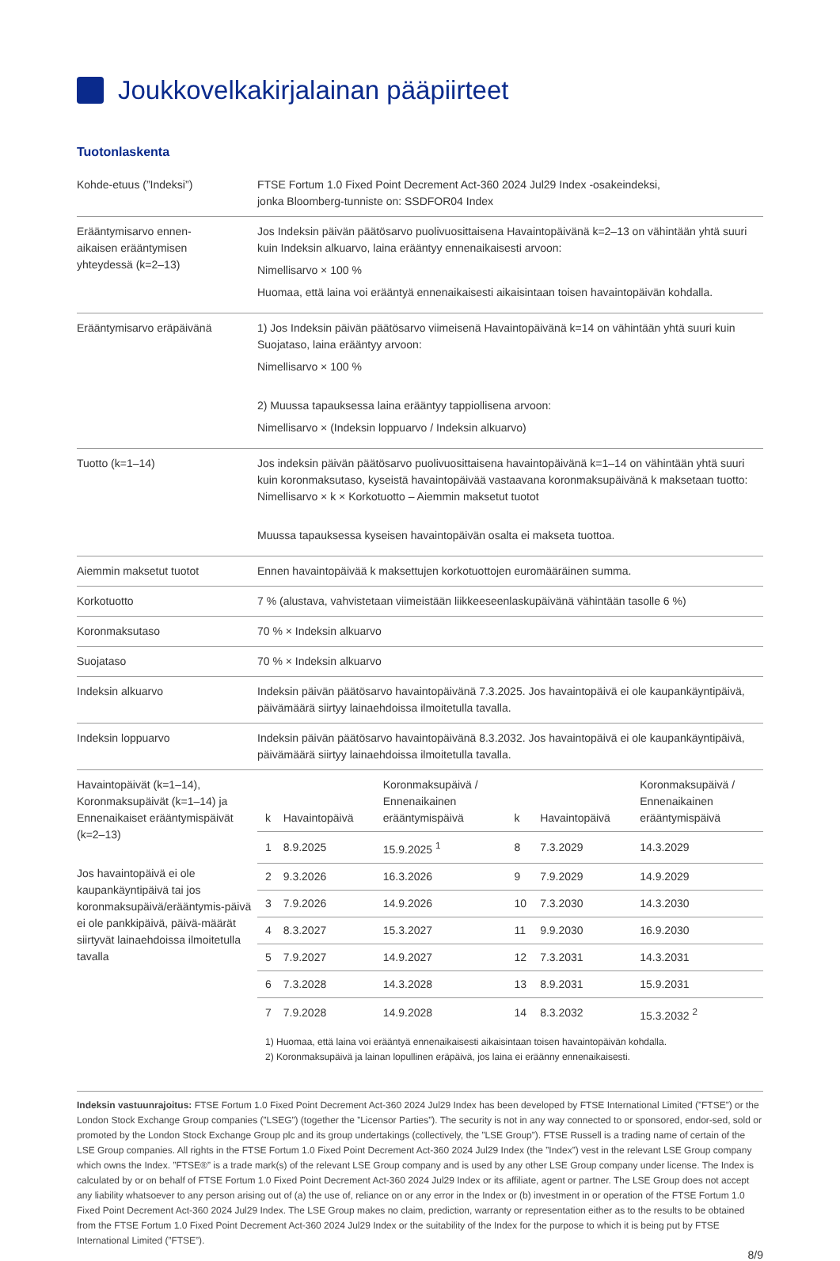Joukkovelkakirjalainan pääpiirteet
Tuotonlaskenta
| Kohde-etuus (”Indeksi”) | FTSE Fortum 1.0 Fixed Point Decrement Act-360 2024 Jul29 Index -osakeindeksi, jonka Bloomberg-tunniste on: SSDFOR04 Index |
| Erääntymisarvo ennen- aikaisen erääntymisen yhteydessä (k=2–13) | Jos Indeksin päivän päätösarvo puolivuosittaisena Havaintopäivänä k=2–13 on vähintään yhtä suuri kuin Indeksin alkuarvo, laina erääntyy ennenaikaisesti arvoon: Nimellisarvo × 100 % Huomaa, että laina voi erääntyä ennenaikaisesti aikaisintaan toisen havaintopäivän kohdalla. |
| Erääntymisarvo eräpäivänä | 1) Jos Indeksin päivän päätösarvo viimeisenä Havaintopäivänä k=14 on vähintään yhtä suuri kuin Suojataso, laina erääntyy arvoon: Nimellisarvo × 100 % 2) Muussa tapauksessa laina erääntyy tappiollisena arvoon: Nimellisarvo × (Indeksin loppuarvo / Indeksin alkuarvo) |
| Tuotto (k=1–14) | Jos indeksin päivän päätösarvo puolivuosittaisena havaintopäivänä k=1–14 on vähintään yhtä suuri kuin koronmaksutaso, kyseistä havaintopäivää vastaavana koronmaksupäivänä k maksetaan tuotto: Nimellisarvo × k × Korkotuotto – Aiemmin maksetut tuotot Muussa tapauksessa kyseisen havaintopäivän osalta ei makseta tuottoa. |
| Aiemmin maksetut tuotot | Ennen havaintopäivää k maksettujen korkotuottojen euromääräinen summa. |
| Korkotuotto | 7 % (alustava, vahvistetaan viimeistään liikkeeseenlaskupäivänä vähintään tasolle 6 %) |
| Koronmaksutaso | 70 % × Indeksin alkuarvo |
| Suojataso | 70 % × Indeksin alkuarvo |
| Indeksin alkuarvo | Indeksin päivän päätösarvo havaintopäivänä 7.3.2025. Jos havaintopäivä ei ole kaupankäyntipäivä, päivämäärä siirtyy lainaehdoissa ilmoitetulla tavalla. |
| Indeksin loppuarvo | Indeksin päivän päätösarvo havaintopäivänä 8.3.2032. Jos havaintopäivä ei ole kaupankäyntipäivä, päivämäärä siirtyy lainaehdoissa ilmoitetulla tavalla. |
| Havaintopäivät (k=1–14), Koronmaksupäivät (k=1–14) ja Ennenaikaiset erääntymispäivät (k=2–13) Jos havaintopäivä ei ole kaupankäyntipäivä tai jos koronmaksupäivä/erääntymis-päivä ei ole pankkipäivä, päivä-määrät siirtyvät lainaehdoissa ilmoitetulla tavalla | / k / Havaintopäivä / Koronmaksupäivä / Ennenaikainen erääntymispäivä / k / Havaintopäivä / Koronmaksupäivä / Ennenaikainen erääntymispäivä / / --- / --- / --- / --- / --- / --- / / 1 / 8.9.2025 / 15.9.2025 <sup>1</sup> / 8 / 7.3.2029 / 14.3.2029 / / 2 / 9.3.2026 / 16.3.2026 / 9 / 7.9.2029 / 14.9.2029 / / 3 / 7.9.2026 / 14.9.2026 / 10 / 7.3.2030 / 14.3.2030 / / 4 / 8.3.2027 / 15.3.2027 / 11 / 9.9.2030 / 16.9.2030 / / 5 / 7.9.2027 / 14.9.2027 / 12 / 7.3.2031 / 14.3.2031 / / 6 / 7.3.2028 / 14.3.2028 / 13 / 8.9.2031 / 15.9.2031 / / 7 / 7.9.2028 / 14.9.2028 / 14 / 8.3.2032 / 15.3.2032 <sup>2</sup> / 1) Huomaa, että laina voi erääntyä ennenaikaisesti aikaisintaan toisen havaintopäivän kohdalla. 2) Koronmaksupäivä ja lainan lopullinen eräpäivä, jos laina ei eräänny ennenaikaisesti. |
Indeksin vastuunrajoitus: FTSE Fortum 1.0 Fixed Point Decrement Act-360 2024 Jul29 Index has been developed by FTSE International Limited (”FTSE”) or the London Stock Exchange Group companies (”LSEG”) (together the ”Licensor Parties”). The security is not in any way connected to or sponsored, endor-sed, sold or promoted by the London Stock Exchange Group plc and its group undertakings (collectively, the ”LSE Group”). FTSE Russell is a trading name of certain of the LSE Group companies. All rights in the FTSE Fortum 1.0 Fixed Point Decrement Act-360 2024 Jul29 Index (the ”Index”) vest in the relevant LSE Group company which owns the Index. ”FTSE®” is a trade mark(s) of the relevant LSE Group company and is used by any other LSE Group company under license. The Index is calculated by or on behalf of FTSE Fortum 1.0 Fixed Point Decrement Act-360 2024 Jul29 Index or its affiliate, agent or partner. The LSE Group does not accept any liability whatsoever to any person arising out of (a) the use of, reliance on or any error in the Index or (b) investment in or operation of the FTSE Fortum 1.0 Fixed Point Decrement Act-360 2024 Jul29 Index. The LSE Group makes no claim, prediction, warranty or representation either as to the results to be obtained from the FTSE Fortum 1.0 Fixed Point Decrement Act-360 2024 Jul29 Index or the suitability of the Index for the purpose to which it is being put by FTSE International Limited (”FTSE”).
8/9